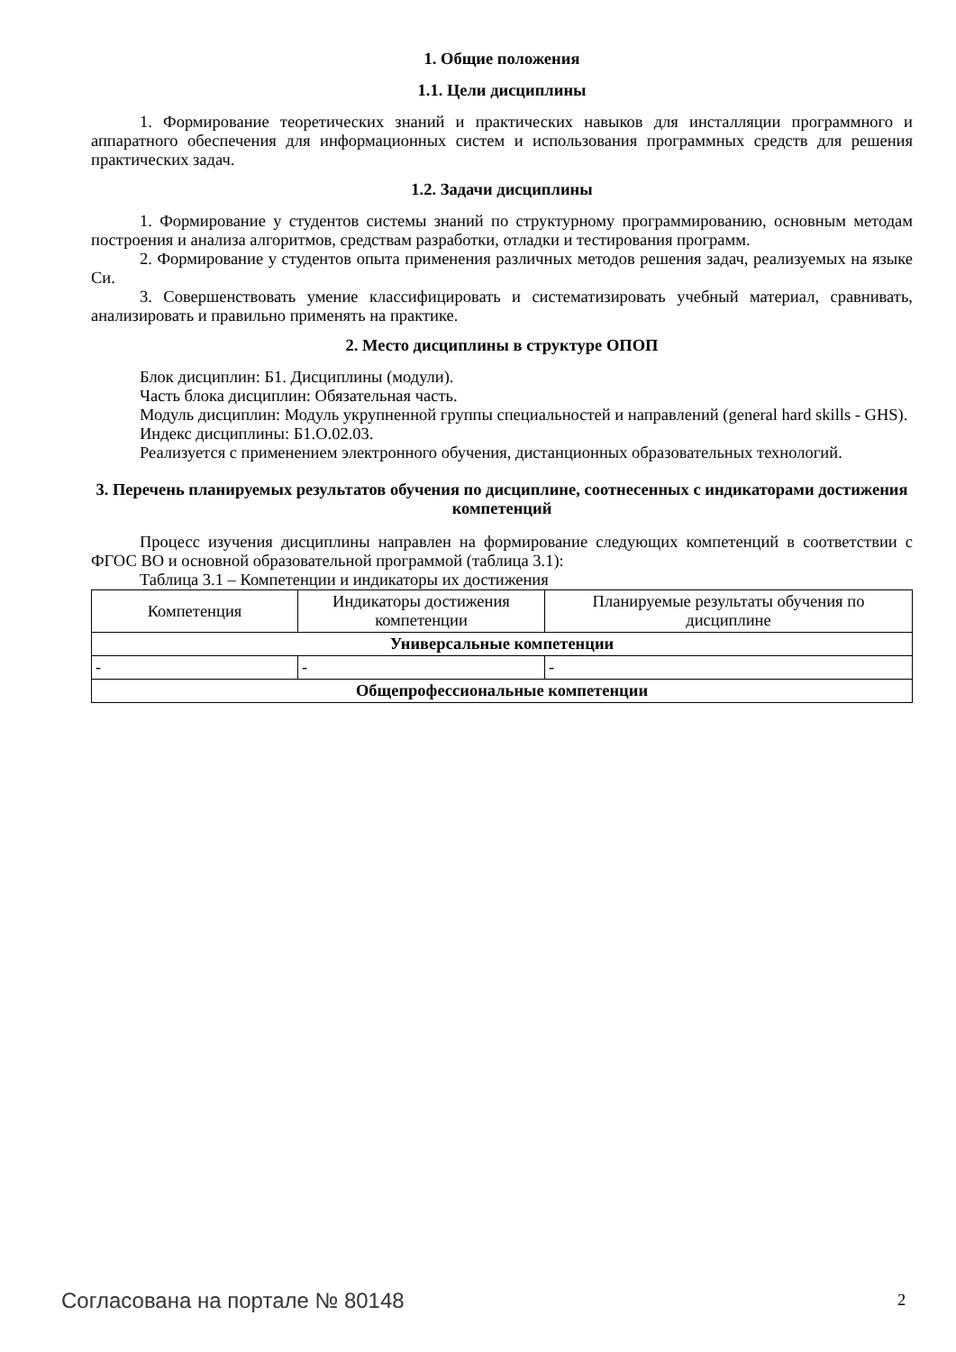1. Общие положения
1.1. Цели дисциплины
1. Формирование теоретических знаний и практических навыков для инсталляции программного и аппаратного обеспечения для информационных систем и использования программных средств для решения практических задач.
1.2. Задачи дисциплины
1. Формирование у студентов системы знаний по структурному программированию, основным методам построения и анализа алгоритмов, средствам разработки, отладки и тестирования программ.
2. Формирование у студентов опыта применения различных методов решения задач, реализуемых на языке Си.
3. Совершенствовать умение классифицировать и систематизировать учебный материал, сравнивать, анализировать и правильно применять на практике.
2. Место дисциплины в структуре ОПОП
Блок дисциплин: Б1. Дисциплины (модули).
Часть блока дисциплин: Обязательная часть.
Модуль дисциплин: Модуль укрупненной группы специальностей и направлений (general hard skills - GHS).
Индекс дисциплины: Б1.О.02.03.
Реализуется с применением электронного обучения, дистанционных образовательных технологий.
3. Перечень планируемых результатов обучения по дисциплине, соотнесенных с индикаторами достижения компетенций
Процесс изучения дисциплины направлен на формирование следующих компетенций в соответствии с ФГОС ВО и основной образовательной программой (таблица 3.1):
Таблица 3.1 – Компетенции и индикаторы их достижения
| Компетенция | Индикаторы достижения компетенции | Планируемые результаты обучения по дисциплине |
| --- | --- | --- |
| Универсальные компетенции | | |
| - | - | - |
| Общепрофессиональные компетенции | | |
Согласована на портале № 80148 2